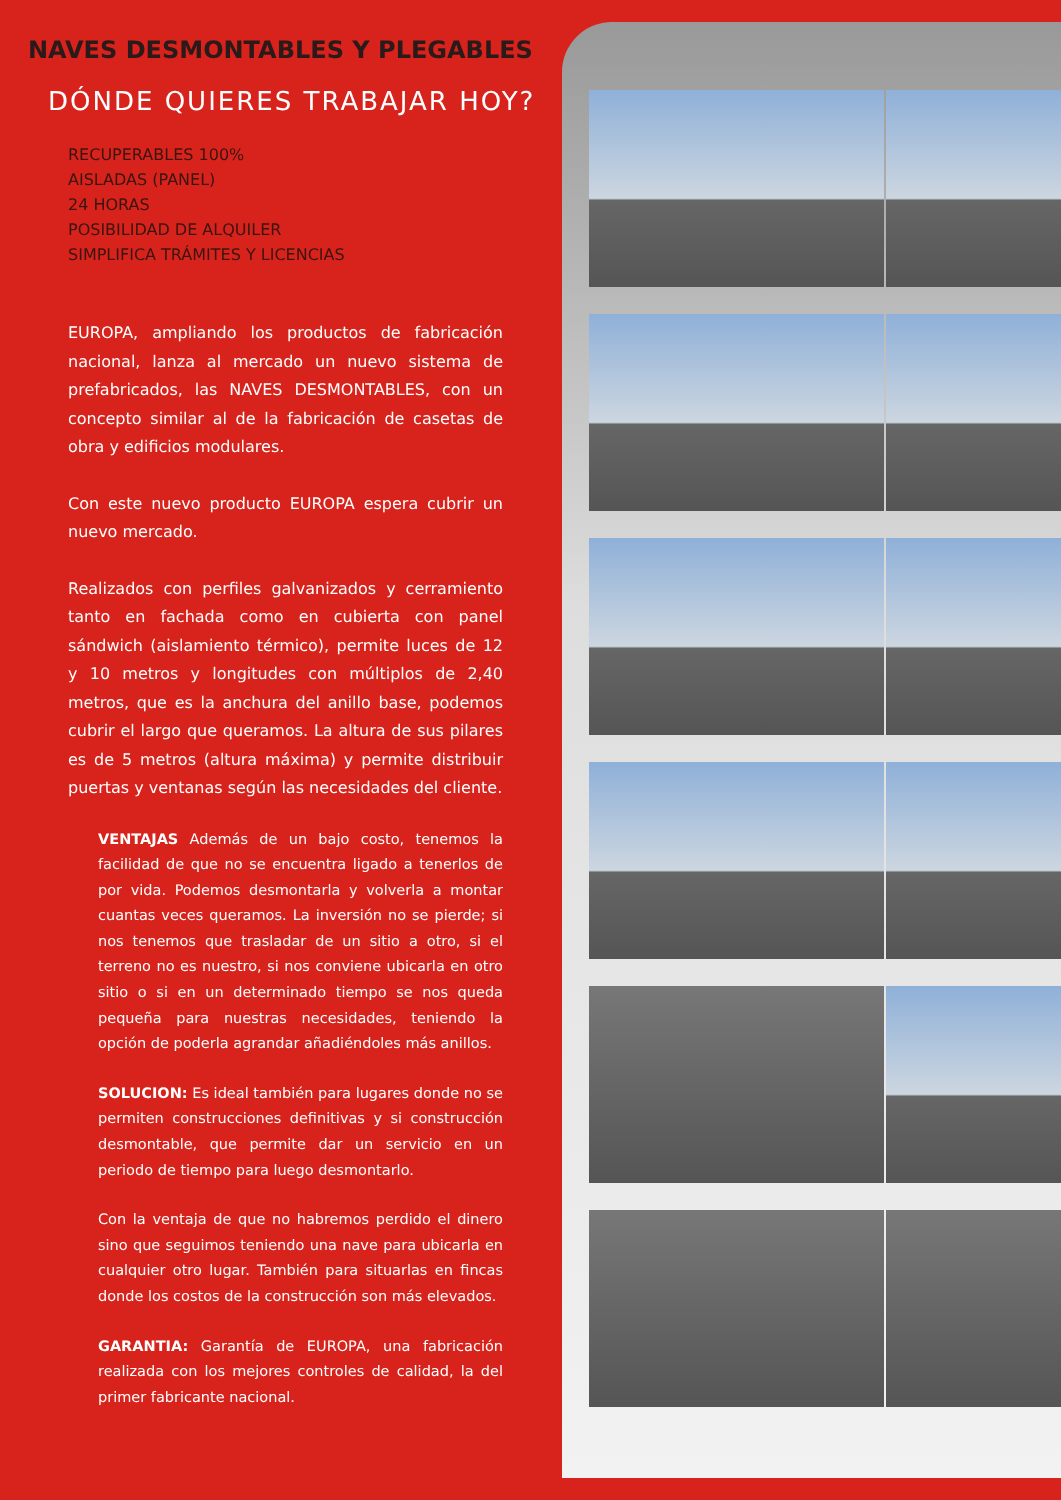NAVES DESMONTABLES Y PLEGABLES
DÓNDE QUIERES TRABAJAR HOY?
RECUPERABLES 100%
AISLADAS (PANEL)
24 HORAS
POSIBILIDAD DE ALQUILER
SIMPLIFICA TRÁMITES Y LICENCIAS
EUROPA, ampliando los productos de fabricación nacional, lanza al mercado un nuevo sistema de prefabricados, las NAVES DESMONTABLES, con un concepto similar al de la fabricación de casetas de obra y edificios modulares.
Con este nuevo producto EUROPA espera cubrir un nuevo mercado.
Realizados con perfiles galvanizados y cerramiento tanto en fachada como en cubierta con panel sándwich (aislamiento térmico), permite luces de 12 y 10 metros y longitudes con múltiplos de 2,40 metros, que es la anchura del anillo base, podemos cubrir el largo que queramos. La altura de sus pilares es de 5 metros (altura máxima) y permite distribuir puertas y ventanas según las necesidades del cliente.
VENTAJAS Además de un bajo costo, tenemos la facilidad de que no se encuentra ligado a tenerlos de por vida. Podemos desmontarla y volverla a montar cuantas veces queramos. La inversión no se pierde; si nos tenemos que trasladar de un sitio a otro, si el terreno no es nuestro, si nos conviene ubicarla en otro sitio o si en un determinado tiempo se nos queda pequeña para nuestras necesidades, teniendo la opción de poderla agrandar añadiéndoles más anillos.
SOLUCION: Es ideal también para lugares donde no se permiten construcciones definitivas y si construcción desmontable, que permite dar un servicio en un periodo de tiempo para luego desmontarlo.
Con la ventaja de que no habremos perdido el dinero sino que seguimos teniendo una nave para ubicarla en cualquier otro lugar. También para situarlas en fincas donde los costos de la construcción son más elevados.
GARANTIA: Garantía de EUROPA, una fabricación realizada con los mejores controles de calidad, la del primer fabricante nacional.